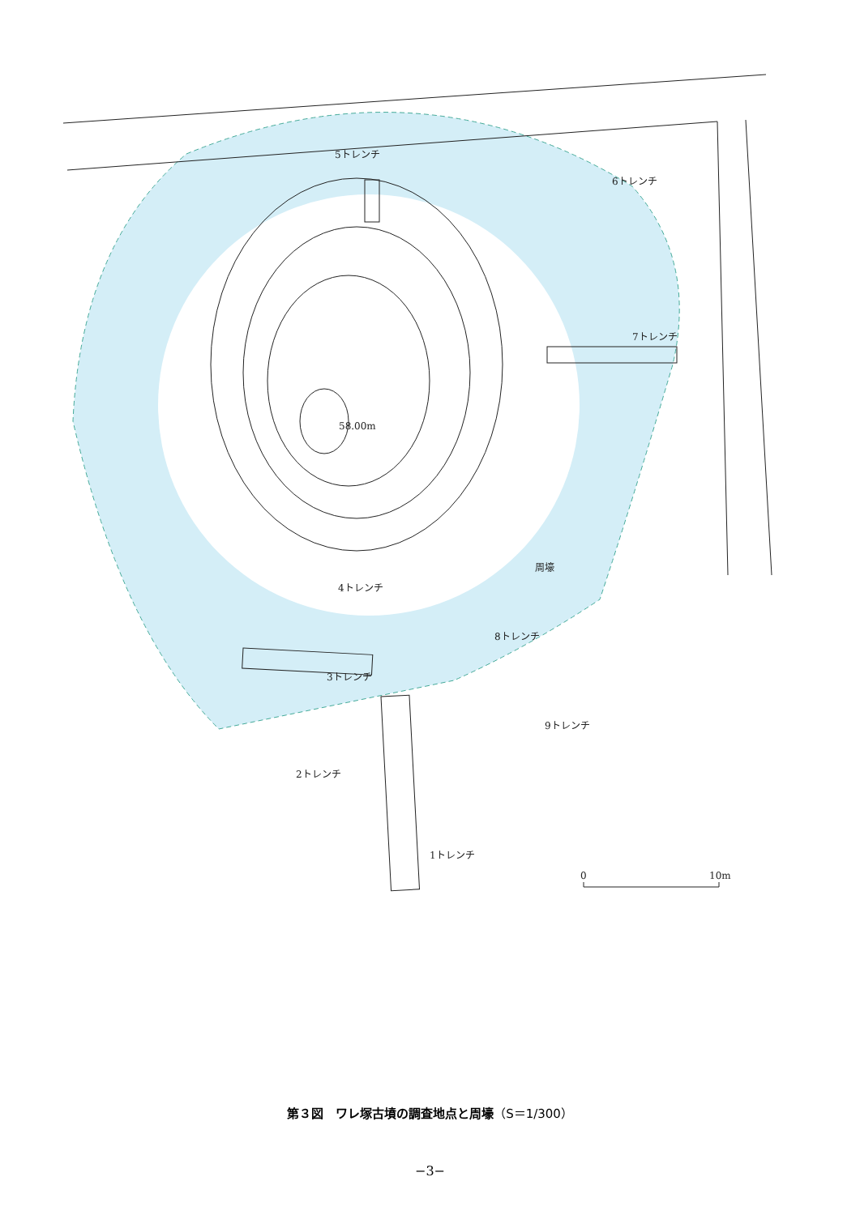5トレンチ
6トレンチ
7トレンチ
58.00m
周壕
4トレンチ
8トレンチ
3トレンチ
9トレンチ
2トレンチ
1トレンチ
0
10m
第３図　ワレ塚古墳の調査地点と周壕（S＝1/300）
−3−